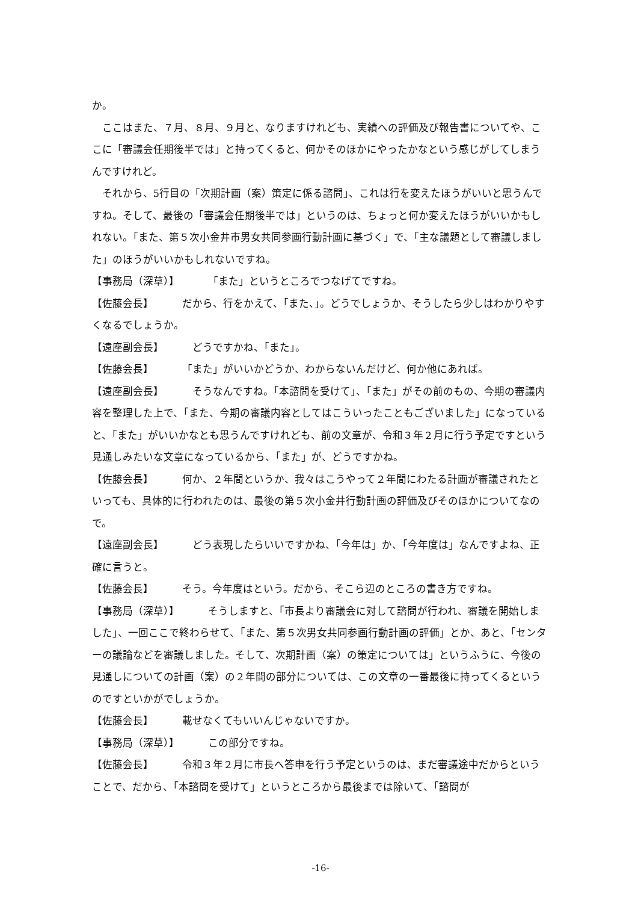か。
ここはまた、７月、８月、９月と、なりますけれども、実績への評価及び報告書についてや、ここに「審議会任期後半では」と持ってくると、何かそのほかにやったかなという感じがしてしまうんですけれど。
それから、5行目の「次期計画（案）策定に係る諮問」、これは行を変えたほうがいいと思うんですね。そして、最後の「審議会任期後半では」というのは、ちょっと何か変えたほうがいいかもしれない。「また、第５次小金井市男女共同参画行動計画に基づく」で、「主な議題として審議しました」のほうがいいかもしれないですね。
【事務局（深草）】 「また」というところでつなげてですね。
【佐藤会長】 だから、行をかえて、「また、」。どうでしょうか、そうしたら少しはわかりやすくなるでしょうか。
【遠座副会長】 どうですかね、「また」。
【佐藤会長】 「また」がいいかどうか、わからないんだけど、何か他にあれば。
【遠座副会長】 そうなんですね。「本諮問を受けて」、「また」がその前のもの、今期の審議内容を整理した上で、「また、今期の審議内容としてはこういったこともございました」になっていると、「また」がいいかなとも思うんですけれども、前の文章が、令和３年２月に行う予定ですという見通しみたいな文章になっているから、「また」が、どうですかね。
【佐藤会長】 何か、２年間というか、我々はこうやって２年間にわたる計画が審議されたといっても、具体的に行われたのは、最後の第５次小金井行動計画の評価及びそのほかについてなので。
【遠座副会長】 どう表現したらいいですかね、「今年は」か、「今年度は」なんですよね、正確に言うと。
【佐藤会長】 そう。今年度はという。だから、そこら辺のところの書き方ですね。
【事務局（深草）】 そうしますと、「市長より審議会に対して諮問が行われ、審議を開始しました」、一回ここで終わらせて、「また、第５次男女共同参画行動計画の評価」とか、あと、「センターの議論などを審議しました。そして、次期計画（案）の策定については」というふうに、今後の見通しについての計画（案）の２年間の部分については、この文章の一番最後に持ってくるというのですといかがでしょうか。
【佐藤会長】 載せなくてもいいんじゃないですか。
【事務局（深草）】 この部分ですね。
【佐藤会長】 令和３年２月に市長へ答申を行う予定というのは、まだ審議途中だからということで、だから、「本諮問を受けて」というところから最後までは除いて、「諮問が
-16-